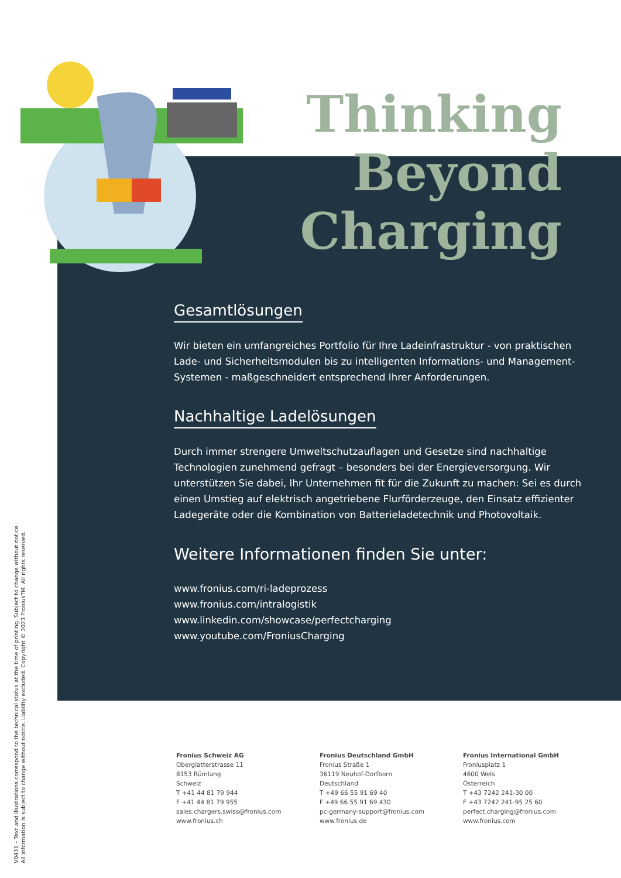Thinking Beyond Charging
Gesamtlösungen
Wir bieten ein umfangreiches Portfolio für Ihre Ladeinfrastruktur - von praktischen Lade- und Sicherheitsmodulen bis zu intelligenten Informations- und Management-Systemen - maßgeschneidert entsprechend Ihrer Anforderungen.
Nachhaltige Ladelösungen
Durch immer strengere Umweltschutzauflagen und Gesetze sind nachhaltige Technologien zunehmend gefragt – besonders bei der Energieversorgung. Wir unterstützen Sie dabei, Ihr Unternehmen fit für die Zukunft zu machen: Sei es durch einen Umstieg auf elektrisch angetriebene Flurförderzeuge, den Einsatz effizienter Ladegeräte oder die Kombination von Batterieladetechnik und Photovoltaik.
Weitere Informationen finden Sie unter:
www.fronius.com/ri-ladeprozess
www.fronius.com/intralogistik
www.linkedin.com/showcase/perfectcharging
www.youtube.com/FroniusCharging
V0431 – Text and illustrations correspond to the technical status at the time of printing. Subject to change without notice.
All information is subject to change without notice. Liability excluded. Copyright © 2023 FroniusTM. All rights reserved.
Fronius Schweiz AG
Oberglatterstrasse 11
8153 Rümlang
Schweiz
T +41 44 81 79 944
F +41 44 81 79 955
sales.chargers.swiss@fronius.com
www.fronius.ch
Fronius Deutschland GmbH
Fronius Straße 1
36119 Neuhof-Dorfborn
Deutschland
T +49 66 55 91 69 40
F +49 66 55 91 69 430
pc-germany-support@fronius.com
www.fronius.de
Fronius International GmbH
Froniusplatz 1
4600 Wels
Österreich
T +43 7242 241-30 00
F +43 7242 241-95 25 60
perfect.charging@fronius.com
www.fronius.com